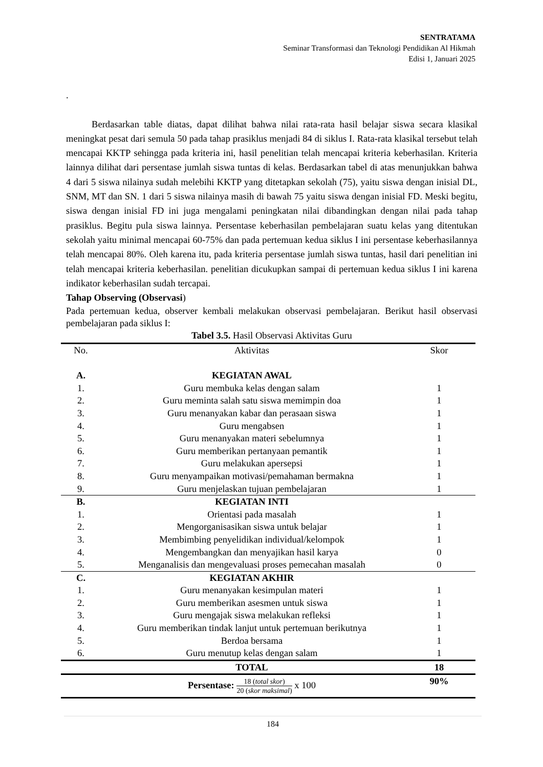SENTRATAMA
Seminar Transformasi dan Teknologi Pendidikan Al Hikmah
Edisi 1, Januari 2025
.
Berdasarkan table diatas, dapat dilihat bahwa nilai rata-rata hasil belajar siswa secara klasikal meningkat pesat dari semula 50 pada tahap prasiklus menjadi 84 di siklus I. Rata-rata klasikal tersebut telah mencapai KKTP sehingga pada kriteria ini, hasil penelitian telah mencapai kriteria keberhasilan. Kriteria lainnya dilihat dari persentase jumlah siswa tuntas di kelas. Berdasarkan tabel di atas menunjukkan bahwa 4 dari 5 siswa nilainya sudah melebihi KKTP yang ditetapkan sekolah (75), yaitu siswa dengan inisial DL, SNM, MT dan SN. 1 dari 5 siswa nilainya masih di bawah 75 yaitu siswa dengan inisial FD. Meski begitu, siswa dengan inisial FD ini juga mengalami peningkatan nilai dibandingkan dengan nilai pada tahap prasiklus. Begitu pula siswa lainnya. Persentase keberhasilan pembelajaran suatu kelas yang ditentukan sekolah yaitu minimal mencapai 60-75% dan pada pertemuan kedua siklus I ini persentase keberhasilannya telah mencapai 80%. Oleh karena itu, pada kriteria persentase jumlah siswa tuntas, hasil dari penelitian ini telah mencapai kriteria keberhasilan. penelitian dicukupkan sampai di pertemuan kedua siklus I ini karena indikator keberhasilan sudah tercapai.
Tahap Observing (Observasi)
Pada pertemuan kedua, observer kembali melakukan observasi pembelajaran. Berikut hasil observasi pembelajaran pada siklus I:
Tabel 3.5. Hasil Observasi Aktivitas Guru
| No. | Aktivitas | Skor |
| --- | --- | --- |
| A. | KEGIATAN AWAL | |
| 1. | Guru membuka kelas dengan salam | 1 |
| 2. | Guru meminta salah satu siswa memimpin doa | 1 |
| 3. | Guru menanyakan kabar dan perasaan siswa | 1 |
| 4. | Guru mengabsen | 1 |
| 5. | Guru menanyakan materi sebelumnya | 1 |
| 6. | Guru memberikan pertanyaan pemantik | 1 |
| 7. | Guru melakukan apersepsi | 1 |
| 8. | Guru menyampaikan motivasi/pemahaman bermakna | 1 |
| 9. | Guru menjelaskan tujuan pembelajaran | 1 |
| B. | KEGIATAN INTI | |
| 1. | Orientasi pada masalah | 1 |
| 2. | Mengorganisasikan siswa untuk belajar | 1 |
| 3. | Membimbing penyelidikan individual/kelompok | 1 |
| 4. | Mengembangkan dan menyajikan hasil karya | 0 |
| 5. | Menganalisis dan mengevaluasi proses pemecahan masalah | 0 |
| C. | KEGIATAN AKHIR | |
| 1. | Guru menanyakan kesimpulan materi | 1 |
| 2. | Guru memberikan asesmen untuk siswa | 1 |
| 3. | Guru mengajak siswa melakukan refleksi | 1 |
| 4. | Guru memberikan tindak lanjut untuk pertemuan berikutnya | 1 |
| 5. | Berdoa bersama | 1 |
| 6. | Guru menutup kelas dengan salam | 1 |
| | TOTAL | 18 |
| | Persentase: 18 ( total skor ) 20 ( skor maksimal ) x 100 | 90% |
184